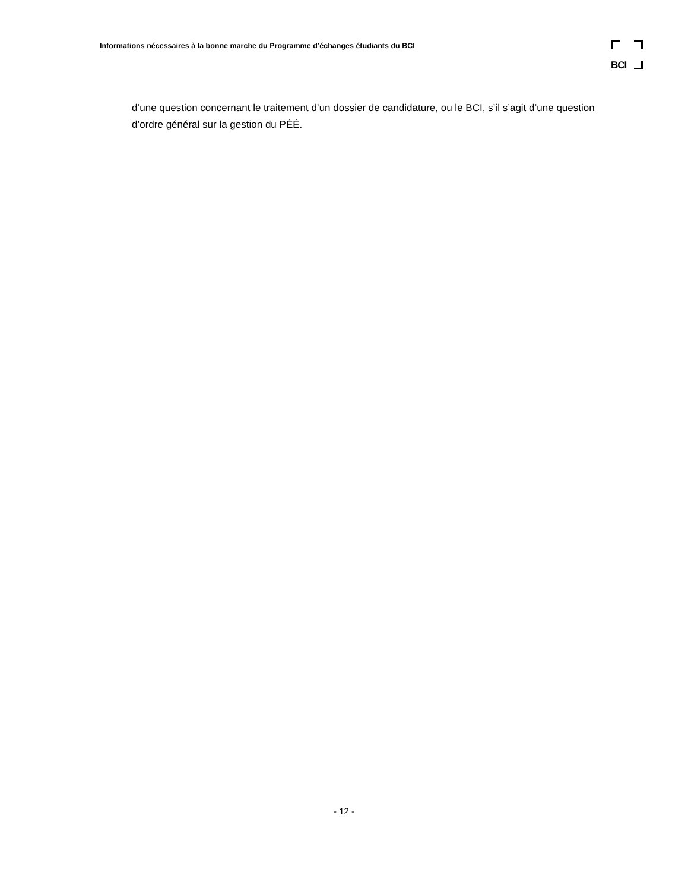Informations nécessaires à la bonne marche du Programme d’échanges étudiants du BCI
BCI
d’une question concernant le traitement d’un dossier de candidature, ou le BCI, s’il s’agit d’une question d’ordre général sur la gestion du PÉÉ.
- 12 -